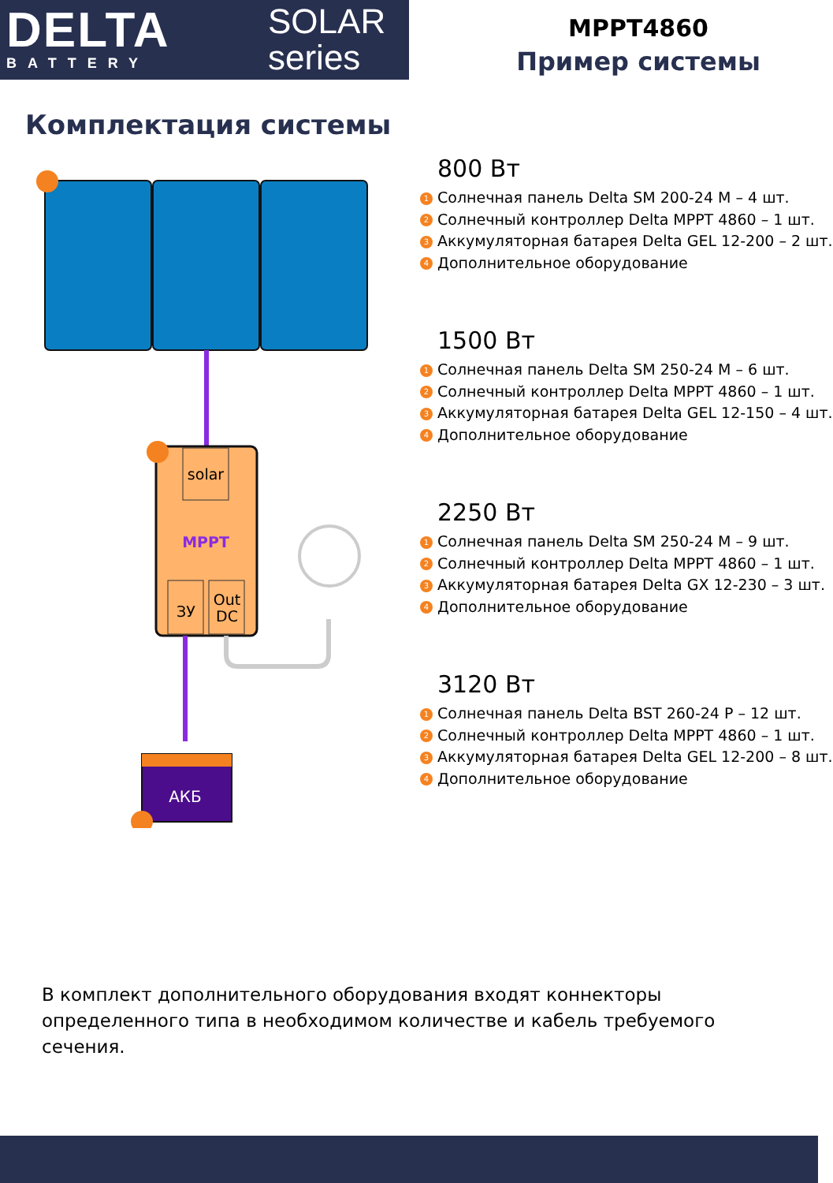DELTA
BATTERY
SOLAR
series
MPPT4860
Пример системы
Комплектация системы
solar
MPPT
ЗУ
Out
DC
АКБ
800 Вт
1 Солнечная панель Delta SM 200-24 M – 4 шт.
2 Солнечный контроллер Delta MPPT 4860 – 1 шт.
3 Аккумуляторная батарея Delta GEL 12-200 – 2 шт.
4 Дополнительное оборудование
1500 Вт
1 Солнечная панель Delta SM 250-24 M – 6 шт.
2 Солнечный контроллер Delta MPPT 4860 – 1 шт.
3 Аккумуляторная батарея Delta GEL 12-150 – 4 шт.
4 Дополнительное оборудование
2250 Вт
1 Солнечная панель Delta SM 250-24 M – 9 шт.
2 Солнечный контроллер Delta MPPT 4860 – 1 шт.
3 Аккумуляторная батарея Delta GX 12-230 – 3 шт.
4 Дополнительное оборудование
3120 Вт
1 Солнечная панель Delta BST 260-24 P – 12 шт.
2 Солнечный контроллер Delta MPPT 4860 – 1 шт.
3 Аккумуляторная батарея Delta GEL 12-200 – 8 шт.
4 Дополнительное оборудование
В комплект дополнительного оборудования входят коннекторы определенного типа в необходимом количестве и кабель требуемого сечения.